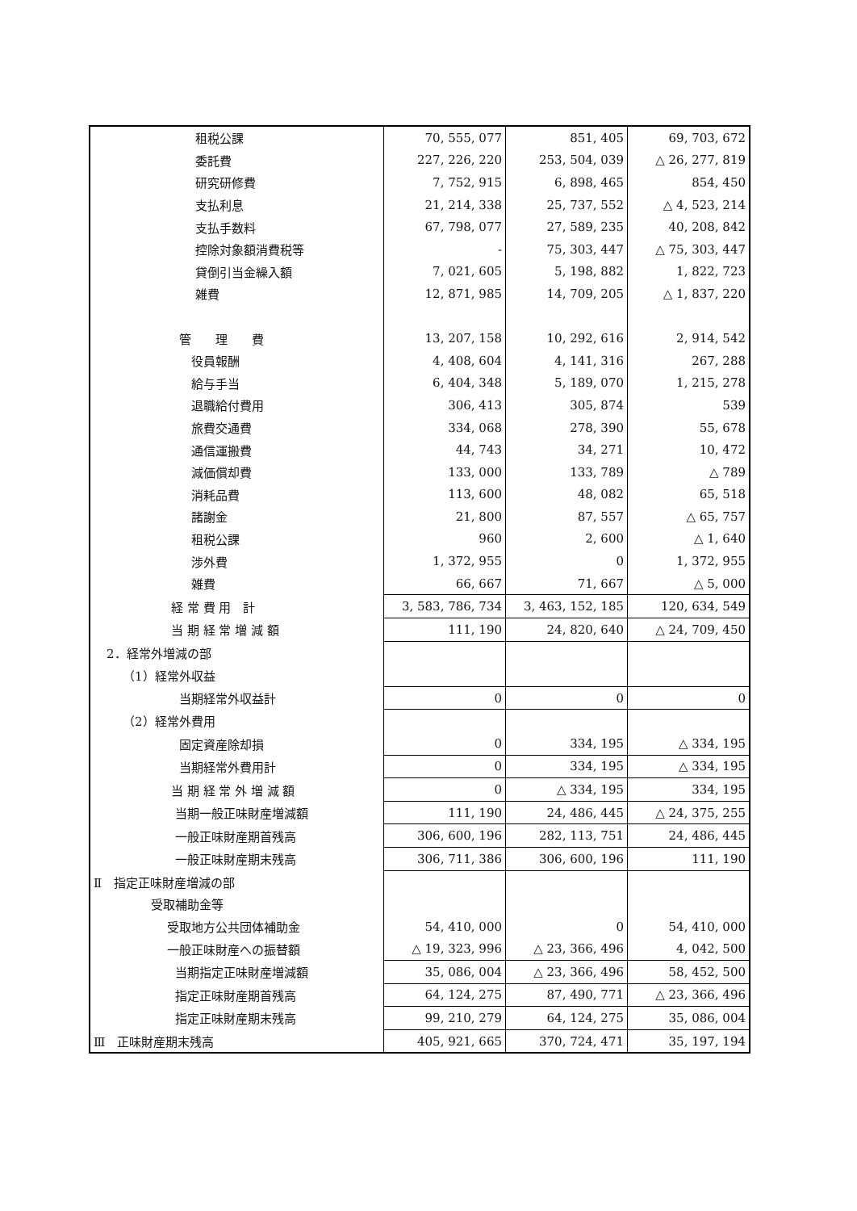| 租税公課 | 70, 555, 077 | 851, 405 | 69, 703, 672 |
| 委託費 | 227, 226, 220 | 253, 504, 039 | △ 26, 277, 819 |
| 研究研修費 | 7, 752, 915 | 6, 898, 465 | 854, 450 |
| 支払利息 | 21, 214, 338 | 25, 737, 552 | △ 4, 523, 214 |
| 支払手数料 | 67, 798, 077 | 27, 589, 235 | 40, 208, 842 |
| 控除対象額消費税等 | - | 75, 303, 447 | △ 75, 303, 447 |
| 貸倒引当金繰入額 | 7, 021, 605 | 5, 198, 882 | 1, 822, 723 |
| 雑費 | 12, 871, 985 | 14, 709, 205 | △ 1, 837, 220 |
| 管 理 費 | 13, 207, 158 | 10, 292, 616 | 2, 914, 542 |
| 役員報酬 | 4, 408, 604 | 4, 141, 316 | 267, 288 |
| 給与手当 | 6, 404, 348 | 5, 189, 070 | 1, 215, 278 |
| 退職給付費用 | 306, 413 | 305, 874 | 539 |
| 旅費交通費 | 334, 068 | 278, 390 | 55, 678 |
| 通信運搬費 | 44, 743 | 34, 271 | 10, 472 |
| 減価償却費 | 133, 000 | 133, 789 | △ 789 |
| 消耗品費 | 113, 600 | 48, 082 | 65, 518 |
| 諸謝金 | 21, 800 | 87, 557 | △ 65, 757 |
| 租税公課 | 960 | 2, 600 | △ 1, 640 |
| 渉外費 | 1, 372, 955 | 0 | 1, 372, 955 |
| 雑費 | 66, 667 | 71, 667 | △ 5, 000 |
| 経 常 費 用 計 | 3, 583, 786, 734 | 3, 463, 152, 185 | 120, 634, 549 |
| 当 期 経 常 増 減 額 | 111, 190 | 24, 820, 640 | △ 24, 709, 450 |
| 2．経常外増減の部 | | | |
| （1）経常外収益 | | | |
| 当期経常外収益計 | 0 | 0 | 0 |
| （2）経常外費用 | | | |
| 固定資産除却損 | 0 | 334, 195 | △ 334, 195 |
| 当期経常外費用計 | 0 | 334, 195 | △ 334, 195 |
| 当 期 経 常 外 増 減 額 | 0 | △ 334, 195 | 334, 195 |
| 当期一般正味財産増減額 | 111, 190 | 24, 486, 445 | △ 24, 375, 255 |
| 一般正味財産期首残高 | 306, 600, 196 | 282, 113, 751 | 24, 486, 445 |
| 一般正味財産期末残高 | 306, 711, 386 | 306, 600, 196 | 111, 190 |
| Ⅱ 指定正味財産増減の部 | | | |
| 受取補助金等 | | | |
| 受取地方公共団体補助金 | 54, 410, 000 | 0 | 54, 410, 000 |
| 一般正味財産への振替額 | △ 19, 323, 996 | △ 23, 366, 496 | 4, 042, 500 |
| 当期指定正味財産増減額 | 35, 086, 004 | △ 23, 366, 496 | 58, 452, 500 |
| 指定正味財産期首残高 | 64, 124, 275 | 87, 490, 771 | △ 23, 366, 496 |
| 指定正味財産期末残高 | 99, 210, 279 | 64, 124, 275 | 35, 086, 004 |
| Ⅲ 正味財産期末残高 | 405, 921, 665 | 370, 724, 471 | 35, 197, 194 |